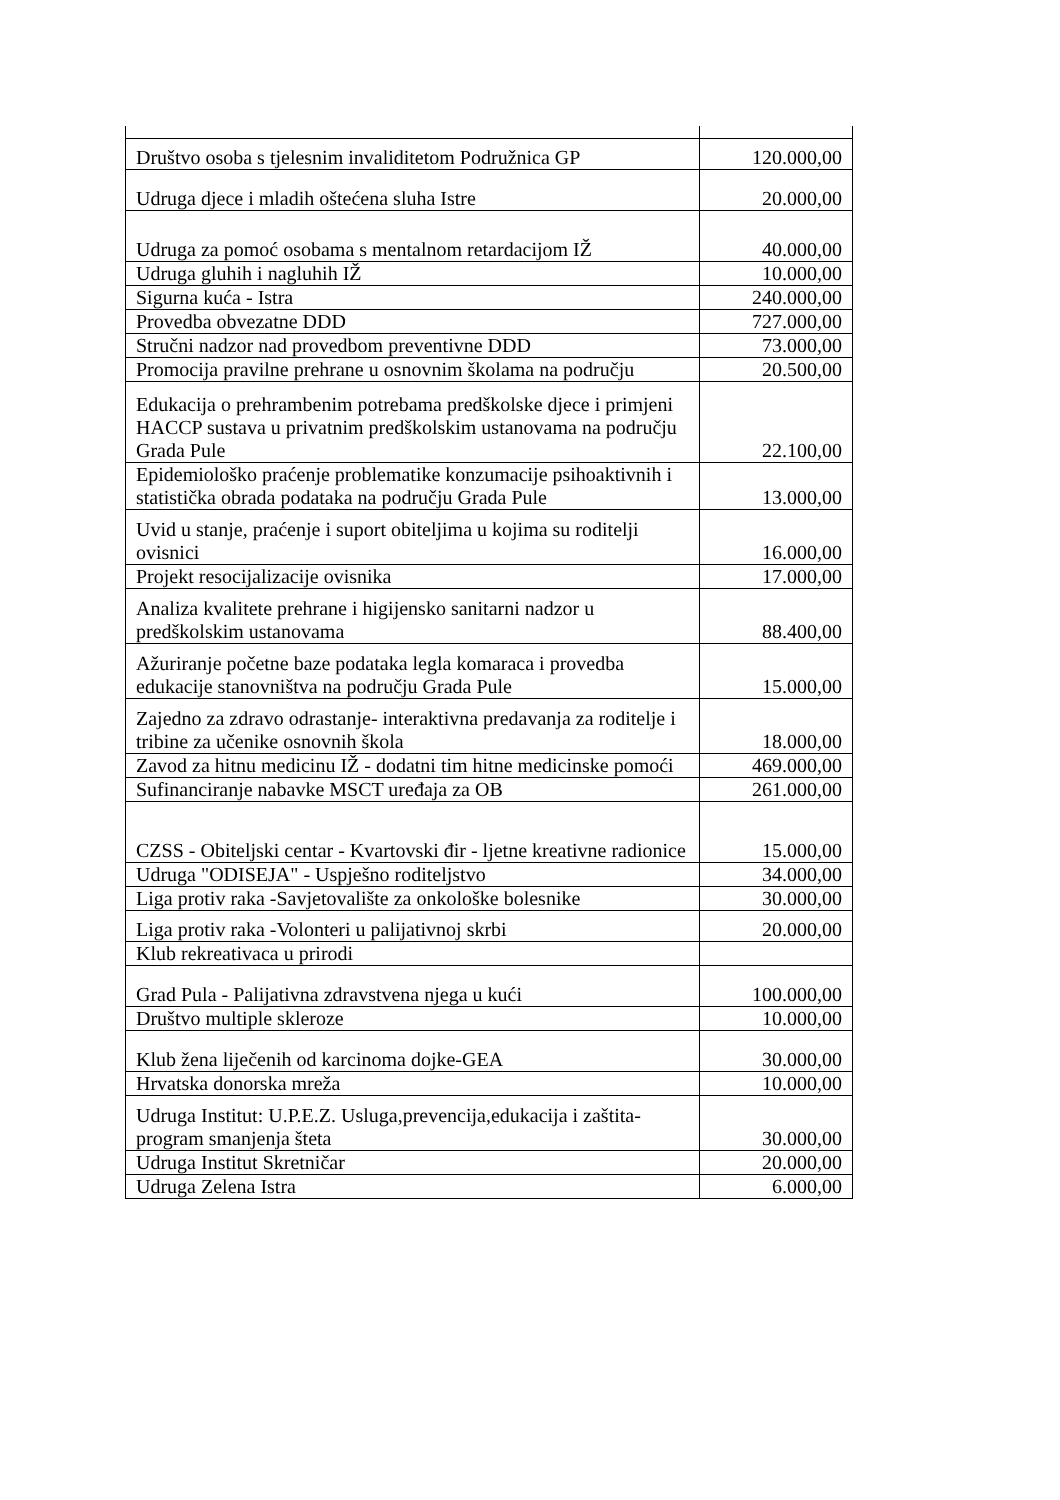| Društvo osoba s tjelesnim invaliditetom Podružnica GP | 120.000,00 |
| Udruga djece i mladih oštećena sluha Istre | 20.000,00 |
| Udruga za pomoć osobama s mentalnom retardacijom IŽ | 40.000,00 |
| Udruga gluhih i nagluhih IŽ | 10.000,00 |
| Sigurna kuća - Istra | 240.000,00 |
| Provedba obvezatne DDD | 727.000,00 |
| Stručni nadzor nad provedbom preventivne DDD | 73.000,00 |
| Promocija pravilne prehrane u osnovnim školama na području | 20.500,00 |
| Edukacija o prehrambenim potrebama predškolske djece i primjeni HACCP sustava u privatnim predškolskim ustanovama na području Grada Pule | 22.100,00 |
| Epidemiološko praćenje problematike konzumacije psihoaktivnih i statistička obrada podataka na području Grada Pule | 13.000,00 |
| Uvid u stanje, praćenje i suport obiteljima u kojima su roditelji ovisnici | 16.000,00 |
| Projekt resocijalizacije ovisnika | 17.000,00 |
| Analiza kvalitete prehrane i higijensko sanitarni nadzor u predškolskim ustanovama | 88.400,00 |
| Ažuriranje početne baze podataka legla komaraca i provedba edukacije stanovništva na području Grada Pule | 15.000,00 |
| Zajedno za zdravo odrastanje- interaktivna predavanja za roditelje i tribine za učenike osnovnih škola | 18.000,00 |
| Zavod za hitnu medicinu IŽ - dodatni tim hitne medicinske pomoći | 469.000,00 |
| Sufinanciranje nabavke MSCT uređaja za OB | 261.000,00 |
| CZSS - Obiteljski centar - Kvartovski đir - ljetne kreativne radionice | 15.000,00 |
| Udruga "ODISEJA" - Uspješno roditeljstvo | 34.000,00 |
| Liga protiv raka -Savjetovalište za onkološke bolesnike | 30.000,00 |
| Liga protiv raka -Volonteri u palijativnoj skrbi | 20.000,00 |
| Klub rekreativaca u prirodi | |
| Grad Pula - Palijativna zdravstvena njega u kući | 100.000,00 |
| Društvo multiple skleroze | 10.000,00 |
| Klub žena liječenih od karcinoma dojke-GEA | 30.000,00 |
| Hrvatska donorska mreža | 10.000,00 |
| Udruga Institut: U.P.E.Z. Usluga,prevencija,edukacija i zaštita-program smanjenja šteta | 30.000,00 |
| Udruga Institut Skretničar | 20.000,00 |
| Udruga Zelena Istra | 6.000,00 |